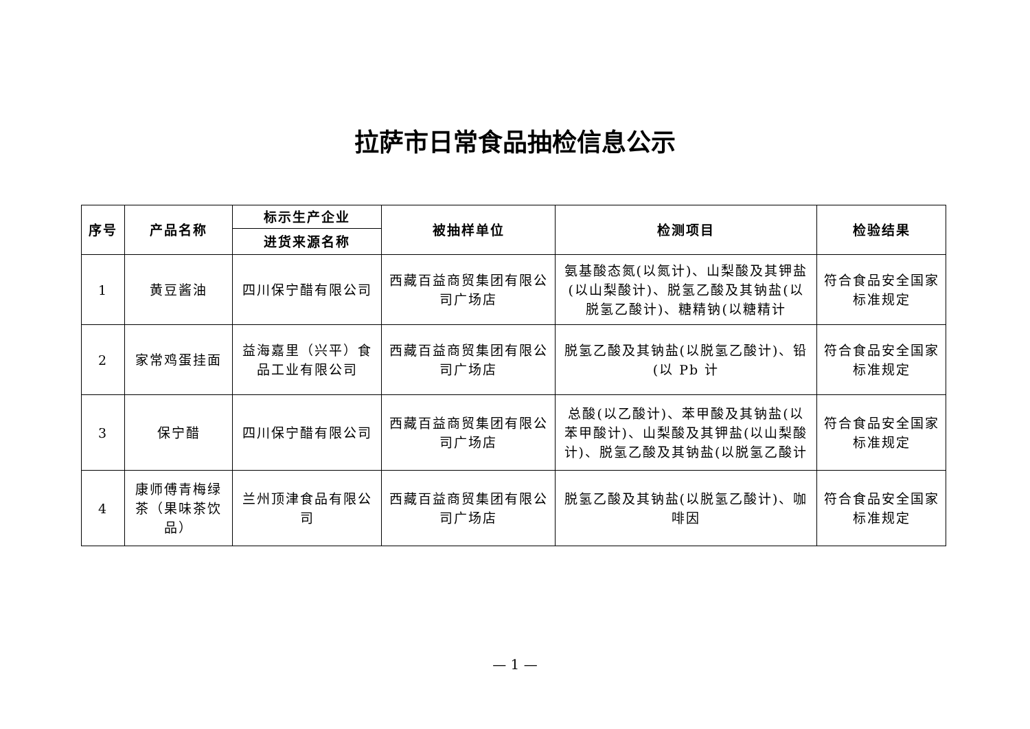拉萨市日常食品抽检信息公示
| 序号 | 产品名称 | 标示生产企业 | 被抽样单位 | 检测项目 | 检验结果 |
| --- | --- | --- | --- | --- | --- |
| | | 进货来源名称 | | | |
| 1 | 黄豆酱油 | 四川保宁醋有限公司 | 西藏百益商贸集团有限公司广场店 | 氨基酸态氮(以氮计)、山梨酸及其钾盐(以山梨酸计)、脱氢乙酸及其钠盐(以脱氢乙酸计)、糖精钠(以糖精计 | 符合食品安全国家标准规定 |
| 2 | 家常鸡蛋挂面 | 益海嘉里（兴平）食品工业有限公司 | 西藏百益商贸集团有限公司广场店 | 脱氢乙酸及其钠盐(以脱氢乙酸计)、铅(以 Pb 计 | 符合食品安全国家标准规定 |
| 3 | 保宁醋 | 四川保宁醋有限公司 | 西藏百益商贸集团有限公司广场店 | 总酸(以乙酸计)、苯甲酸及其钠盐(以苯甲酸计)、山梨酸及其钾盐(以山梨酸计)、脱氢乙酸及其钠盐(以脱氢乙酸计 | 符合食品安全国家标准规定 |
| 4 | 康师傅青梅绿茶（果味茶饮品） | 兰州顶津食品有限公司 | 西藏百益商贸集团有限公司广场店 | 脱氢乙酸及其钠盐(以脱氢乙酸计)、咖啡因 | 符合食品安全国家标准规定 |
— 1 —